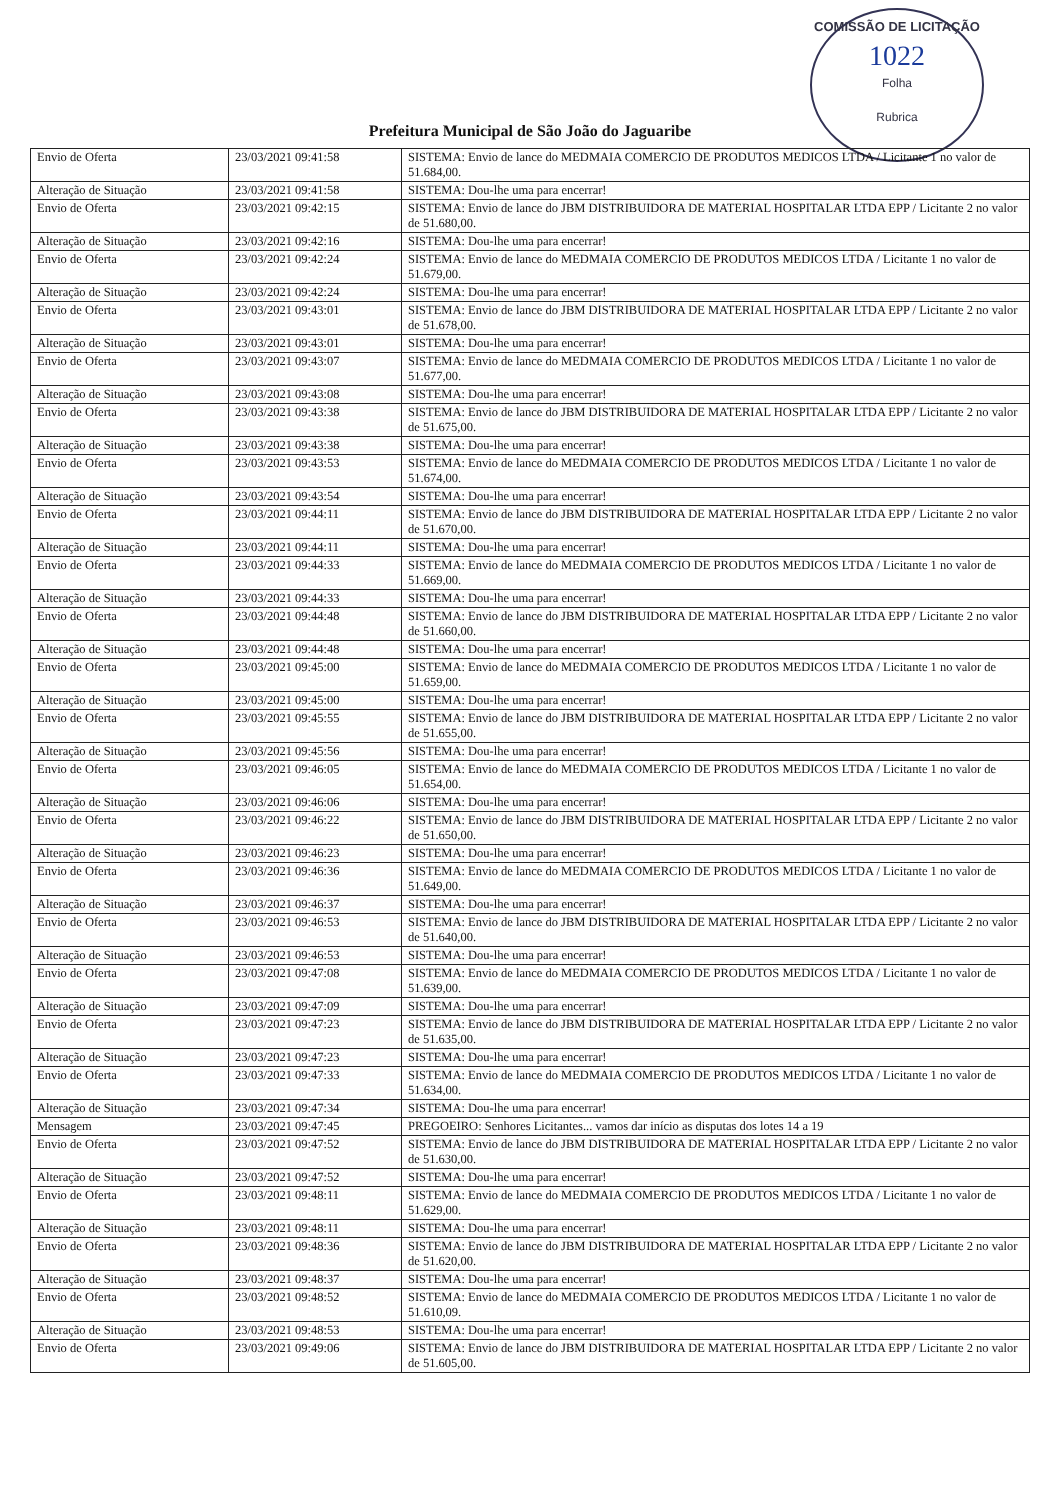COMISSÃO DE LICITAÇÃO
1022
Folha
Rubrica
Prefeitura Municipal de São João do Jaguaribe
| Envio de Oferta | 23/03/2021 09:41:58 | SISTEMA: Envio de lance do MEDMAIA COMERCIO DE PRODUTOS MEDICOS LTDA / Licitante 1 no valor de 51.684,00. |
| Alteração de Situação | 23/03/2021 09:41:58 | SISTEMA: Dou-lhe uma para encerrar! |
| Envio de Oferta | 23/03/2021 09:42:15 | SISTEMA: Envio de lance do JBM DISTRIBUIDORA DE MATERIAL HOSPITALAR LTDA EPP / Licitante 2 no valor de 51.680,00. |
| Alteração de Situação | 23/03/2021 09:42:16 | SISTEMA: Dou-lhe uma para encerrar! |
| Envio de Oferta | 23/03/2021 09:42:24 | SISTEMA: Envio de lance do MEDMAIA COMERCIO DE PRODUTOS MEDICOS LTDA / Licitante 1 no valor de 51.679,00. |
| Alteração de Situação | 23/03/2021 09:42:24 | SISTEMA: Dou-lhe uma para encerrar! |
| Envio de Oferta | 23/03/2021 09:43:01 | SISTEMA: Envio de lance do JBM DISTRIBUIDORA DE MATERIAL HOSPITALAR LTDA EPP / Licitante 2 no valor de 51.678,00. |
| Alteração de Situação | 23/03/2021 09:43:01 | SISTEMA: Dou-lhe uma para encerrar! |
| Envio de Oferta | 23/03/2021 09:43:07 | SISTEMA: Envio de lance do MEDMAIA COMERCIO DE PRODUTOS MEDICOS LTDA / Licitante 1 no valor de 51.677,00. |
| Alteração de Situação | 23/03/2021 09:43:08 | SISTEMA: Dou-lhe uma para encerrar! |
| Envio de Oferta | 23/03/2021 09:43:38 | SISTEMA: Envio de lance do JBM DISTRIBUIDORA DE MATERIAL HOSPITALAR LTDA EPP / Licitante 2 no valor de 51.675,00. |
| Alteração de Situação | 23/03/2021 09:43:38 | SISTEMA: Dou-lhe uma para encerrar! |
| Envio de Oferta | 23/03/2021 09:43:53 | SISTEMA: Envio de lance do MEDMAIA COMERCIO DE PRODUTOS MEDICOS LTDA / Licitante 1 no valor de 51.674,00. |
| Alteração de Situação | 23/03/2021 09:43:54 | SISTEMA: Dou-lhe uma para encerrar! |
| Envio de Oferta | 23/03/2021 09:44:11 | SISTEMA: Envio de lance do JBM DISTRIBUIDORA DE MATERIAL HOSPITALAR LTDA EPP / Licitante 2 no valor de 51.670,00. |
| Alteração de Situação | 23/03/2021 09:44:11 | SISTEMA: Dou-lhe uma para encerrar! |
| Envio de Oferta | 23/03/2021 09:44:33 | SISTEMA: Envio de lance do MEDMAIA COMERCIO DE PRODUTOS MEDICOS LTDA / Licitante 1 no valor de 51.669,00. |
| Alteração de Situação | 23/03/2021 09:44:33 | SISTEMA: Dou-lhe uma para encerrar! |
| Envio de Oferta | 23/03/2021 09:44:48 | SISTEMA: Envio de lance do JBM DISTRIBUIDORA DE MATERIAL HOSPITALAR LTDA EPP / Licitante 2 no valor de 51.660,00. |
| Alteração de Situação | 23/03/2021 09:44:48 | SISTEMA: Dou-lhe uma para encerrar! |
| Envio de Oferta | 23/03/2021 09:45:00 | SISTEMA: Envio de lance do MEDMAIA COMERCIO DE PRODUTOS MEDICOS LTDA / Licitante 1 no valor de 51.659,00. |
| Alteração de Situação | 23/03/2021 09:45:00 | SISTEMA: Dou-lhe uma para encerrar! |
| Envio de Oferta | 23/03/2021 09:45:55 | SISTEMA: Envio de lance do JBM DISTRIBUIDORA DE MATERIAL HOSPITALAR LTDA EPP / Licitante 2 no valor de 51.655,00. |
| Alteração de Situação | 23/03/2021 09:45:56 | SISTEMA: Dou-lhe uma para encerrar! |
| Envio de Oferta | 23/03/2021 09:46:05 | SISTEMA: Envio de lance do MEDMAIA COMERCIO DE PRODUTOS MEDICOS LTDA / Licitante 1 no valor de 51.654,00. |
| Alteração de Situação | 23/03/2021 09:46:06 | SISTEMA: Dou-lhe uma para encerrar! |
| Envio de Oferta | 23/03/2021 09:46:22 | SISTEMA: Envio de lance do JBM DISTRIBUIDORA DE MATERIAL HOSPITALAR LTDA EPP / Licitante 2 no valor de 51.650,00. |
| Alteração de Situação | 23/03/2021 09:46:23 | SISTEMA: Dou-lhe uma para encerrar! |
| Envio de Oferta | 23/03/2021 09:46:36 | SISTEMA: Envio de lance do MEDMAIA COMERCIO DE PRODUTOS MEDICOS LTDA / Licitante 1 no valor de 51.649,00. |
| Alteração de Situação | 23/03/2021 09:46:37 | SISTEMA: Dou-lhe uma para encerrar! |
| Envio de Oferta | 23/03/2021 09:46:53 | SISTEMA: Envio de lance do JBM DISTRIBUIDORA DE MATERIAL HOSPITALAR LTDA EPP / Licitante 2 no valor de 51.640,00. |
| Alteração de Situação | 23/03/2021 09:46:53 | SISTEMA: Dou-lhe uma para encerrar! |
| Envio de Oferta | 23/03/2021 09:47:08 | SISTEMA: Envio de lance do MEDMAIA COMERCIO DE PRODUTOS MEDICOS LTDA / Licitante 1 no valor de 51.639,00. |
| Alteração de Situação | 23/03/2021 09:47:09 | SISTEMA: Dou-lhe uma para encerrar! |
| Envio de Oferta | 23/03/2021 09:47:23 | SISTEMA: Envio de lance do JBM DISTRIBUIDORA DE MATERIAL HOSPITALAR LTDA EPP / Licitante 2 no valor de 51.635,00. |
| Alteração de Situação | 23/03/2021 09:47:23 | SISTEMA: Dou-lhe uma para encerrar! |
| Envio de Oferta | 23/03/2021 09:47:33 | SISTEMA: Envio de lance do MEDMAIA COMERCIO DE PRODUTOS MEDICOS LTDA / Licitante 1 no valor de 51.634,00. |
| Alteração de Situação | 23/03/2021 09:47:34 | SISTEMA: Dou-lhe uma para encerrar! |
| Mensagem | 23/03/2021 09:47:45 | PREGOEIRO: Senhores Licitantes... vamos dar início as disputas dos lotes 14 a 19 |
| Envio de Oferta | 23/03/2021 09:47:52 | SISTEMA: Envio de lance do JBM DISTRIBUIDORA DE MATERIAL HOSPITALAR LTDA EPP / Licitante 2 no valor de 51.630,00. |
| Alteração de Situação | 23/03/2021 09:47:52 | SISTEMA: Dou-lhe uma para encerrar! |
| Envio de Oferta | 23/03/2021 09:48:11 | SISTEMA: Envio de lance do MEDMAIA COMERCIO DE PRODUTOS MEDICOS LTDA / Licitante 1 no valor de 51.629,00. |
| Alteração de Situação | 23/03/2021 09:48:11 | SISTEMA: Dou-lhe uma para encerrar! |
| Envio de Oferta | 23/03/2021 09:48:36 | SISTEMA: Envio de lance do JBM DISTRIBUIDORA DE MATERIAL HOSPITALAR LTDA EPP / Licitante 2 no valor de 51.620,00. |
| Alteração de Situação | 23/03/2021 09:48:37 | SISTEMA: Dou-lhe uma para encerrar! |
| Envio de Oferta | 23/03/2021 09:48:52 | SISTEMA: Envio de lance do MEDMAIA COMERCIO DE PRODUTOS MEDICOS LTDA / Licitante 1 no valor de 51.610,09. |
| Alteração de Situação | 23/03/2021 09:48:53 | SISTEMA: Dou-lhe uma para encerrar! |
| Envio de Oferta | 23/03/2021 09:49:06 | SISTEMA: Envio de lance do JBM DISTRIBUIDORA DE MATERIAL HOSPITALAR LTDA EPP / Licitante 2 no valor de 51.605,00. |